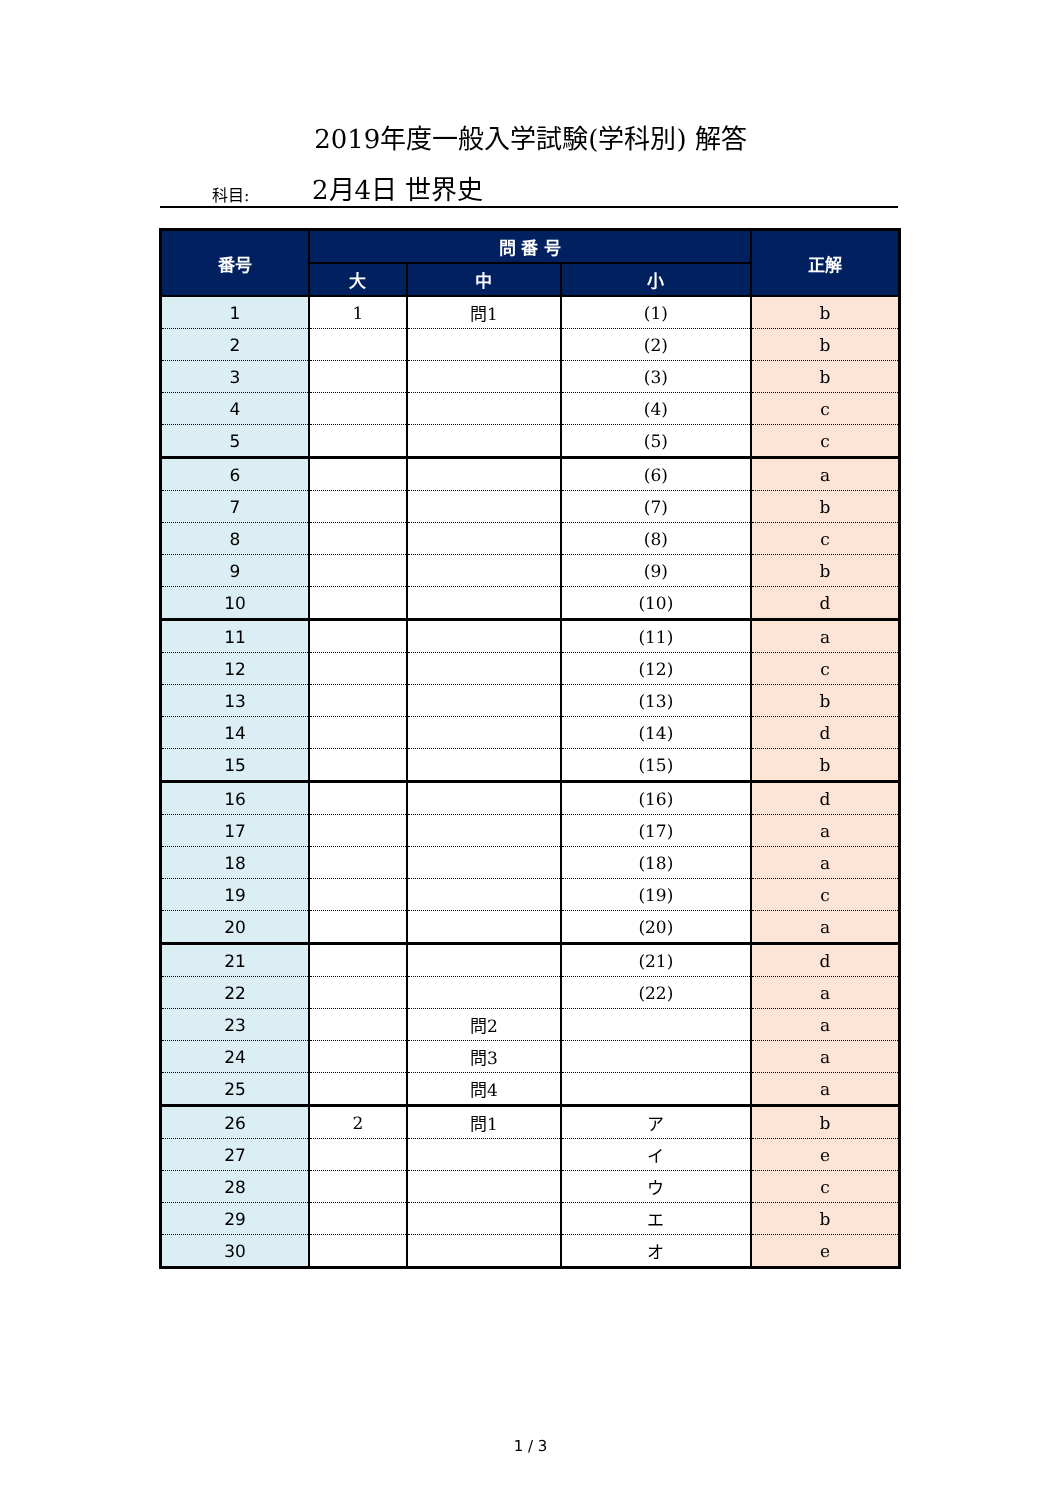2019年度一般入学試験(学科別) 解答
科目: 2月4日 世界史
| 番号 | 問 番 号 | | | 正解 |
| --- | --- | --- | --- | --- |
| | 大 | 中 | 小 | |
| 1 | 1 | 問1 | (1) | b |
| 2 | | | (2) | b |
| 3 | | | (3) | b |
| 4 | | | (4) | c |
| 5 | | | (5) | c |
| 6 | | | (6) | a |
| 7 | | | (7) | b |
| 8 | | | (8) | c |
| 9 | | | (9) | b |
| 10 | | | (10) | d |
| 11 | | | (11) | a |
| 12 | | | (12) | c |
| 13 | | | (13) | b |
| 14 | | | (14) | d |
| 15 | | | (15) | b |
| 16 | | | (16) | d |
| 17 | | | (17) | a |
| 18 | | | (18) | a |
| 19 | | | (19) | c |
| 20 | | | (20) | a |
| 21 | | | (21) | d |
| 22 | | | (22) | a |
| 23 | | 問2 | | a |
| 24 | | 問3 | | a |
| 25 | | 問4 | | a |
| 26 | 2 | 問1 | ア | b |
| 27 | | | イ | e |
| 28 | | | ウ | c |
| 29 | | | エ | b |
| 30 | | | オ | e |
1 / 3